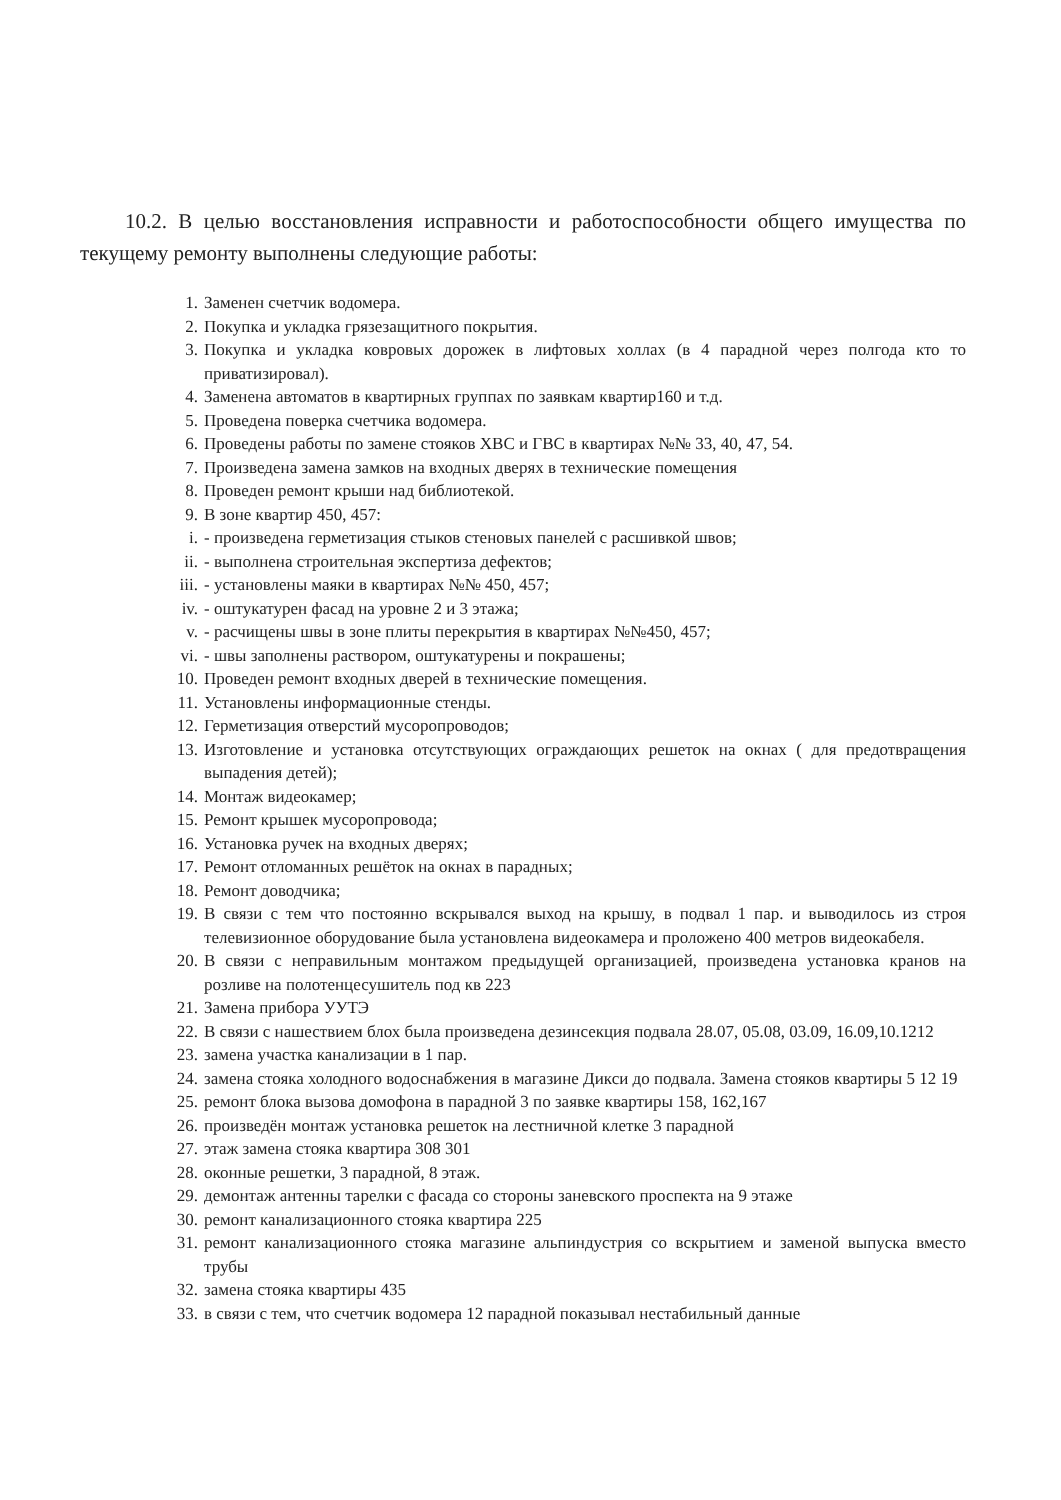10.2. В целью восстановления исправности и работоспособности общего имущества по текущему ремонту выполнены следующие работы:
1. Заменен счетчик водомера.
2. Покупка и укладка грязезащитного покрытия.
3. Покупка и укладка ковровых дорожек в лифтовых холлах (в 4 парадной через полгода кто то приватизировал).
4. Заменена автоматов в квартирных группах по заявкам квартир160 и т.д.
5. Проведена поверка счетчика водомера.
6. Проведены работы по замене стояков ХВС и ГВС в квартирах №№ 33, 40, 47, 54.
7. Произведена замена замков на входных дверях в технические помещения
8. Проведен ремонт крыши над библиотекой.
9. В зоне квартир 450, 457:
i. - произведена герметизация стыков стеновых панелей с расшивкой швов;
ii. - выполнена строительная экспертиза дефектов;
iii. - установлены маяки в квартирах №№ 450, 457;
iv. - оштукатурен фасад на уровне 2 и 3 этажа;
v. - расчищены швы в зоне плиты перекрытия в квартирах №№450, 457;
vi. - швы заполнены раствором, оштукатурены и покрашены;
10. Проведен ремонт входных дверей в технические помещения.
11. Установлены информационные стенды.
12. Герметизация отверстий мусоропроводов;
13. Изготовление и установка отсутствующих ограждающих решеток на окнах ( для предотвращения выпадения детей);
14. Монтаж видеокамер;
15. Ремонт крышек мусоропровода;
16. Установка ручек на входных дверях;
17. Ремонт отломанных решёток на окнах в парадных;
18. Ремонт доводчика;
19. В связи с тем что постоянно вскрывался выход на крышу, в подвал 1 пар. и выводилось из строя телевизионное оборудование была установлена видеокамера и проложено 400 метров видеокабеля.
20. В связи с неправильным монтажом предыдущей организацией, произведена установка кранов на розливе на полотенцесушитель под кв 223
21. Замена прибора УУТЭ
22. В связи с нашествием блох была произведена дезинсекция подвала 28.07, 05.08, 03.09, 16.09,10.1212
23. замена участка канализации в 1 пар.
24. замена стояка холодного водоснабжения в магазине Дикси до подвала. Замена стояков квартиры 5 12 19
25. ремонт блока вызова домофона в парадной 3 по заявке квартиры 158, 162,167
26. произведён монтаж установка решеток на лестничной клетке 3 парадной
27. этаж замена стояка квартира 308 301
28. оконные решетки, 3 парадной, 8 этаж.
29. демонтаж антенны тарелки с фасада со стороны заневского проспекта на 9 этаже
30. ремонт канализационного стояка квартира 225
31. ремонт канализационного стояка магазине альпиндустрия со вскрытием и заменой выпуска вместо трубы
32. замена стояка квартиры 435
33. в связи с тем, что счетчик водомера 12 парадной показывал нестабильный данные